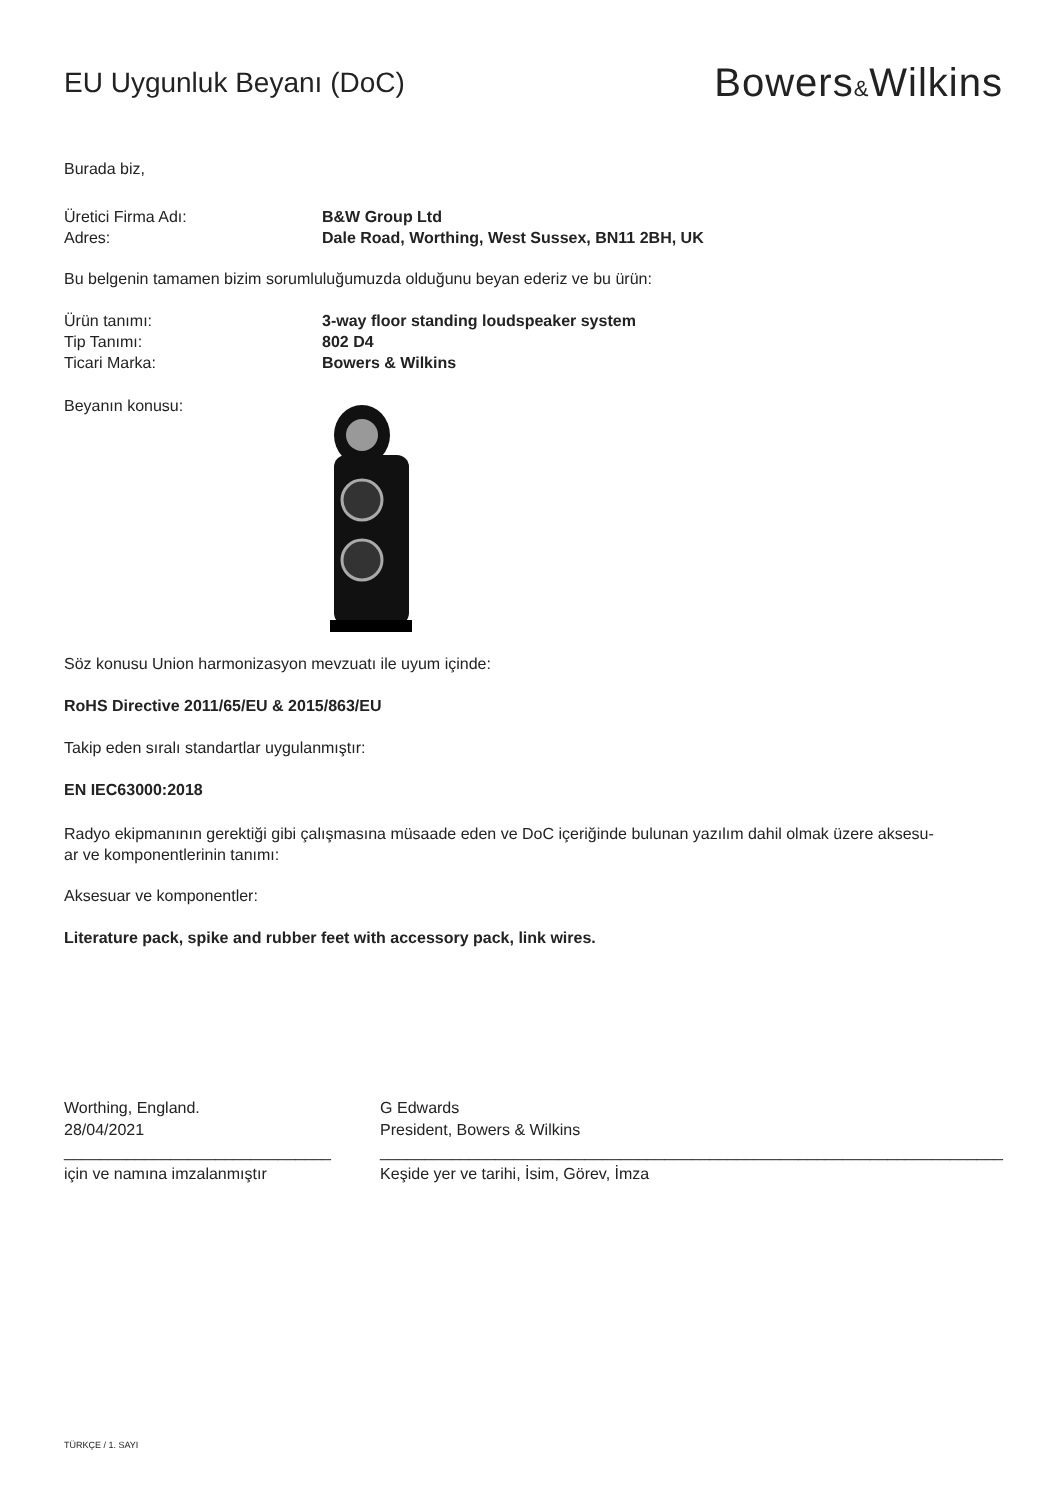EU Uygunluk Beyanı (DoC)
Bowers&Wilkins
Burada biz,
Üretici Firma Adı: B&W Group Ltd
Adres: Dale Road, Worthing, West Sussex, BN11 2BH, UK
Bu belgenin tamamen bizim sorumluluğumuzda olduğunu beyan ederiz ve bu ürün:
Ürün tanımı: 3-way floor standing loudspeaker system
Tip Tanımı: 802 D4
Ticari Marka: Bowers & Wilkins
Beyanın konusu:
Söz konusu Union harmonizasyon mevzuatı ile uyum içinde:
RoHS Directive 2011/65/EU & 2015/863/EU
Takip eden sıralı standartlar uygulanmıştır:
EN IEC63000:2018
Radyo ekipmanının gerektiği gibi çalışmasına müsaade eden ve DoC içeriğinde bulunan yazılım dahil olmak üzere aksesu-
ar ve komponentlerinin tanımı:
Aksesuar ve komponentler:
Literature pack, spike and rubber feet with accessory pack, link wires.
Worthing, England.
28/04/2021
______________________________
için ve namına imzalanmıştır
G Edwards
President, Bowers & Wilkins
______________________________________________________________________
Keşide yer ve tarihi, İsim, Görev, İmza
TÜRKÇE / 1. SAYI